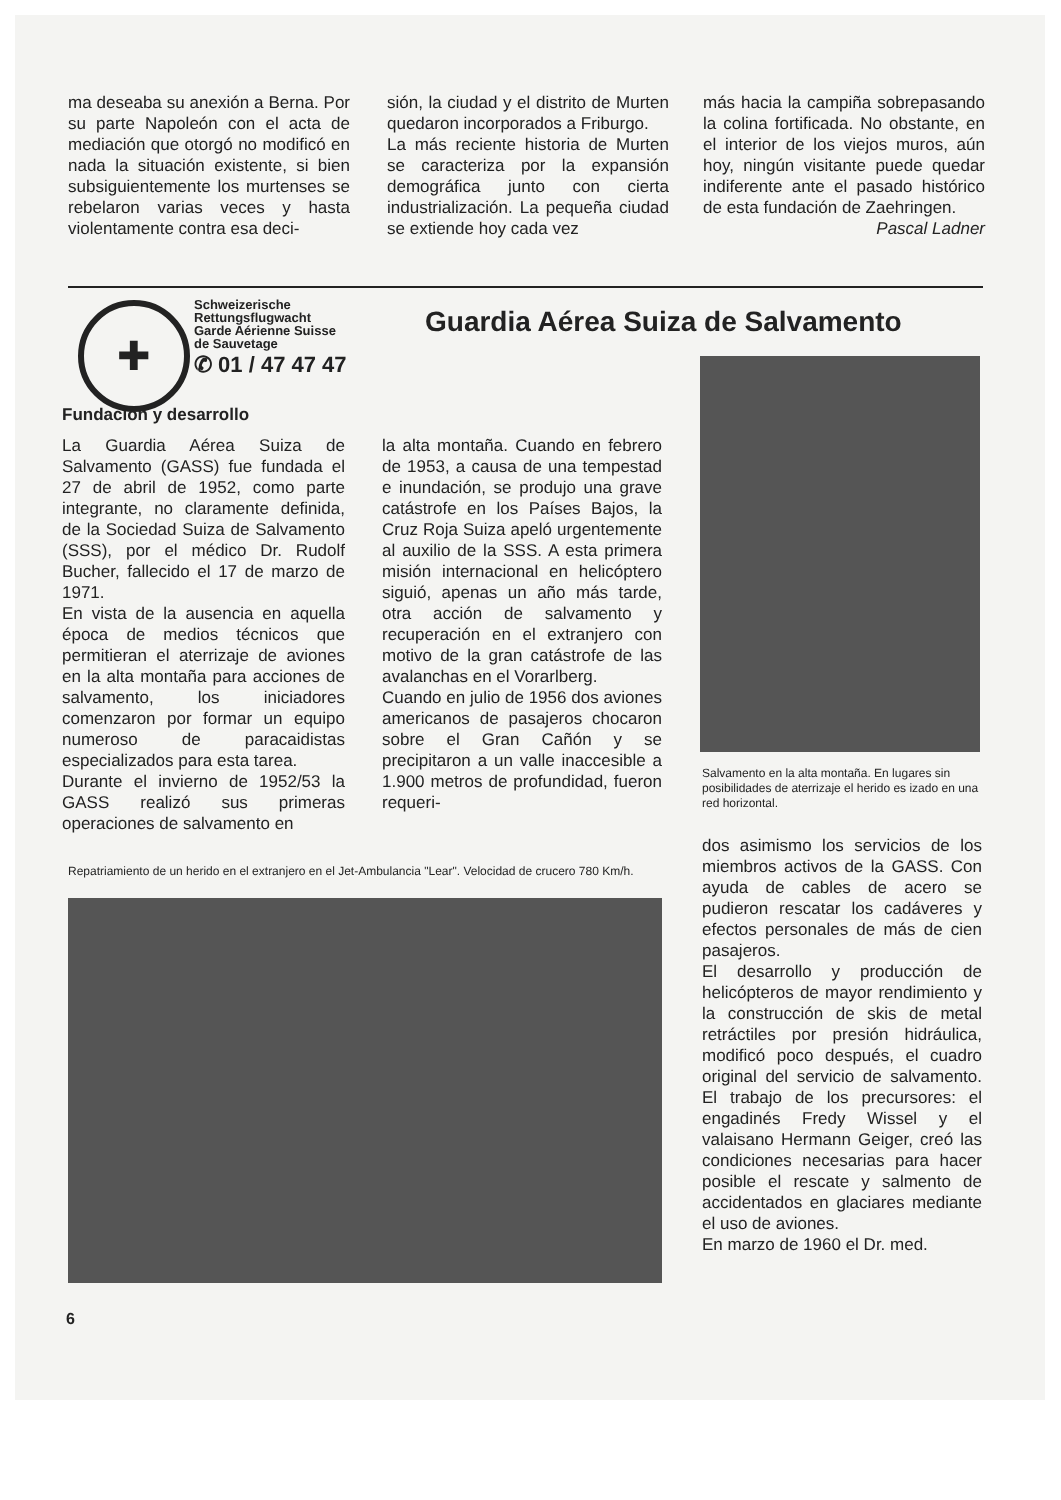ma deseaba su anexión a Berna. Por su parte Napoleón con el acta de mediación que otorgó no modificó en nada la situación existente, si bien subsiguientemente los murtenses se rebelaron varias veces y hasta violentamente contra esa deci-
sión, la ciudad y el distrito de Murten quedaron incorporados a Friburgo.
La más reciente historia de Murten se caracteriza por la expansión demográfica junto con cierta industrialización. La pequeña ciudad se extiende hoy cada vez
más hacia la campiña sobrepasando la colina fortificada. No obstante, en el interior de los viejos muros, aún hoy, ningún visitante puede quedar indiferente ante el pasado histórico de esta fundación de Zaehringen. Pascal Ladner
✚
Schweizerische
Rettungsflugwacht
Garde Aérienne Suisse
de Sauvetage
✆ 01 / 47 47 47
Guardia Aérea Suiza de Salvamento
Salvamento en la alta montaña. En lugares sin posibilidades de aterrizaje el herido es izado en una red horizontal.
Fundación y desarrollo
La Guardia Aérea Suiza de Salvamento (GASS) fue fundada el 27 de abril de 1952, como parte integrante, no claramente definida, de la Sociedad Suiza de Salvamento (SSS), por el médico Dr. Rudolf Bucher, fallecido el 17 de marzo de 1971.
En vista de la ausencia en aquella época de medios técnicos que permitieran el aterrizaje de aviones en la alta montaña para acciones de salvamento, los iniciadores comenzaron por formar un equipo numeroso de paracaidistas especializados para esta tarea.
Durante el invierno de 1952/53 la GASS realizó sus primeras operaciones de salvamento en
la alta montaña. Cuando en febrero de 1953, a causa de una tempestad e inundación, se produjo una grave catástrofe en los Países Bajos, la Cruz Roja Suiza apeló urgentemente al auxilio de la SSS. A esta primera misión internacional en helicóptero siguió, apenas un año más tarde, otra acción de salvamento y recuperación en el extranjero con motivo de la gran catástrofe de las avalanchas en el Vorarlberg.
Cuando en julio de 1956 dos aviones americanos de pasajeros chocaron sobre el Gran Cañón y se precipitaron a un valle inaccesible a 1.900 metros de profundidad, fueron requeri-
Repatriamiento de un herido en el extranjero en el Jet-Ambulancia "Lear". Velocidad de crucero 780 Km/h.
dos asimismo los servicios de los miembros activos de la GASS. Con ayuda de cables de acero se pudieron rescatar los cadáveres y efectos personales de más de cien pasajeros.
El desarrollo y producción de helicópteros de mayor rendimiento y la construcción de skis de metal retráctiles por presión hidráulica, modificó poco después, el cuadro original del servicio de salvamento. El trabajo de los precursores: el engadinés Fredy Wissel y el valaisano Hermann Geiger, creó las condiciones necesarias para hacer posible el rescate y salmento de accidentados en glaciares mediante el uso de aviones.
En marzo de 1960 el Dr. med.
6